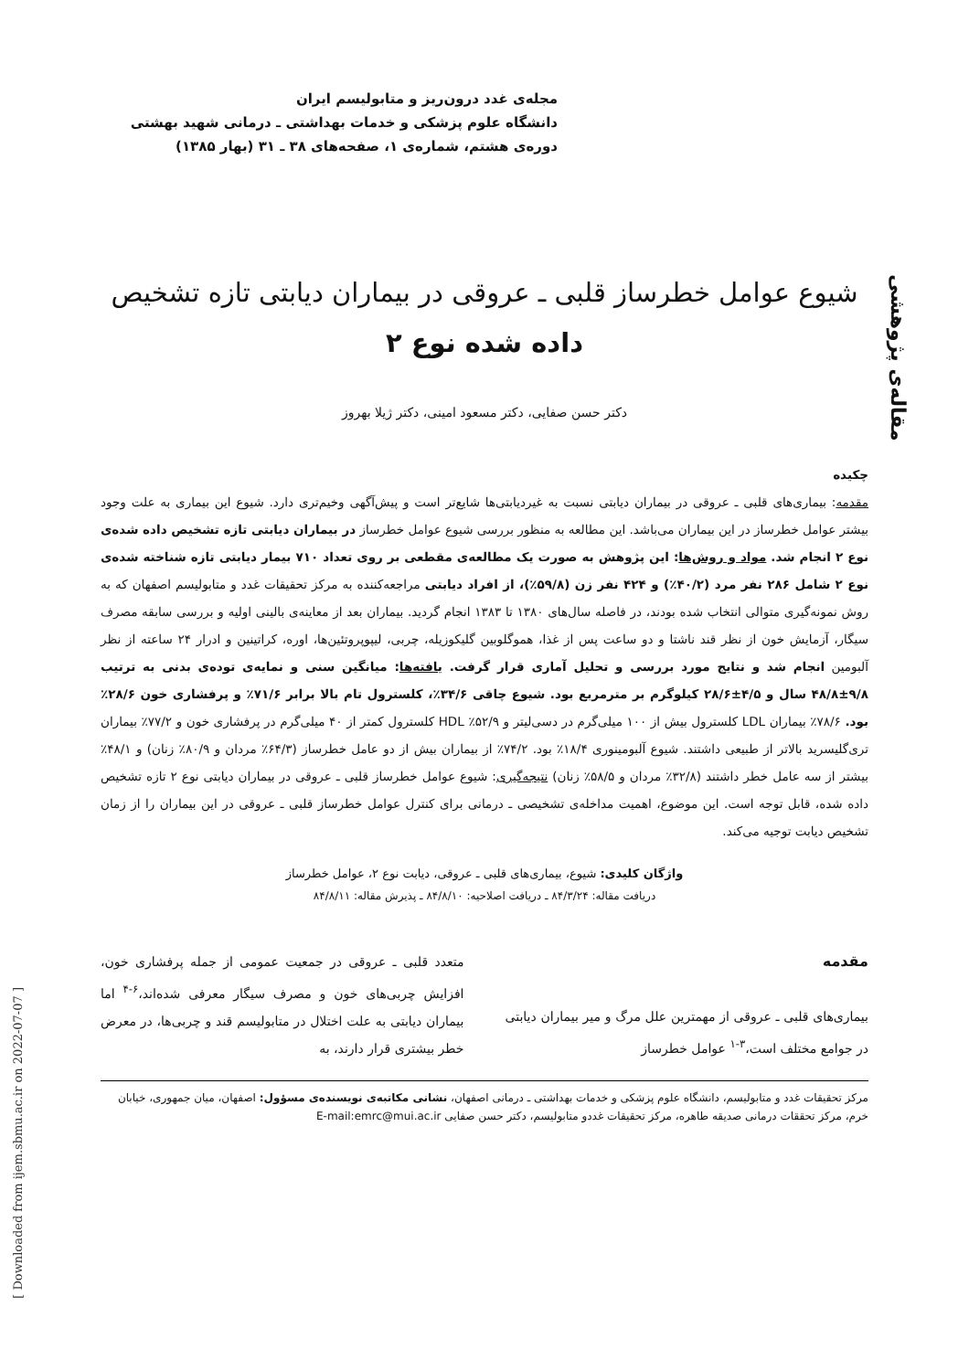مجله‌ی غدد درون‌ریز و متابولیسم ایران
دانشگاه علوم پزشکی و خدمات بهداشتی ـ درمانی شهید بهشتی
دوره‌ی هشتم، شماره‌ی ۱، صفحه‌های ۳۸ ـ ۳۱ (بهار ۱۳۸۵)
مقاله‌ی پژوهشی
شیوع عوامل خطرساز قلبی ـ عروقی در بیماران دیابتی تازه تشخیص
داده شده نوع ۲
دکتر حسن صفایی، دکتر مسعود امینی، دکتر ژیلا بهروز
چکیده
مقدمه: بیماری‌های قلبی ـ عروقی در بیماران دیابتی نسبت به غیردیابتی‌ها شایع‌تر است و پیش‌آگهی وخیم‌تری دارد. شیوع این بیماری به علت وجود بیشتر عوامل خطرساز در این بیماران می‌باشد. این مطالعه به منظور بررسی شیوع عوامل خطرساز در بیماران دیابتی تازه تشخیص داده شده‌ی نوع ۲ انجام شد. مواد و روش‌ها: این پژوهش به صورت یک مطالعه‌ی مقطعی بر روی تعداد ۷۱۰ بیمار دیابتی تازه شناخته شده‌ی نوع ۲ شامل ۲۸۶ نفر مرد (۴۰/۲٪) و ۴۲۴ نفر زن (۵۹/۸٪)، از افراد دیابتی مراجعه‌کننده به مرکز تحقیقات غدد و متابولیسم اصفهان که به روش نمونه‌گیری متوالی انتخاب شده بودند، در فاصله سال‌های ۱۳۸۰ تا ۱۳۸۳ انجام گردید. بیماران بعد از معاینه‌ی بالینی اولیه و بررسی سابقه مصرف سیگار، آزمایش خون از نظر قند ناشتا و دو ساعت پس از غذا، هموگلوبین گلیکوزیله، چربی، لیپوپروتئین‌ها، اوره، کراتینین و ادرار ۲۴ ساعته از نظر آلبومین انجام شد و نتایج مورد بررسی و تحلیل آماری قرار گرفت. یافته‌ها: میانگین سنی و نمایه‌ی توده‌ی بدنی به ترتیب ۹/۸±۴۸/۸ سال و ۴/۵±۲۸/۶ کیلوگرم بر مترمربع بود. شیوع چاقی ۳۴/۶٪، کلسترول تام بالا برابر ۷۱/۶٪ و پرفشاری خون ۲۸/۶٪ بود. ۷۸/۶٪ بیماران LDL کلسترول بیش از ۱۰۰ میلی‌گرم در دسی‌لیتر و ۵۲/۹٪ HDL کلسترول کمتر از ۴۰ میلی‌گرم در پرفشاری خون و ۷۷/۲٪ بیماران تری‌گلیسرید بالاتر از طبیعی داشتند. شیوع آلبومینوری ۱۸/۴٪ بود. ۷۴/۲٪ از بیماران بیش از دو عامل خطرساز (۶۴/۳٪ مردان و ۸۰/۹٪ زنان) و ۴۸/۱٪ بیشتر از سه عامل خطر داشتند (۳۲/۸٪ مردان و ۵۸/۵٪ زنان) نتیجه‌گیری: شیوع عوامل خطرساز قلبی ـ عروقی در بیماران دیابتی نوع ۲ تازه تشخیص داده شده، قابل توجه است. این موضوع، اهمیت مداخله‌ی تشخیصی ـ درمانی برای کنترل عوامل خطرساز قلبی ـ عروقی در این بیماران را از زمان تشخیص دیابت توجیه می‌کند.
واژگان کلیدی: شیوع، بیماری‌های قلبی ـ عروقی، دیابت نوع ۲، عوامل خطرساز
دریافت مقاله: ۸۴/۳/۲۴ ـ دریافت اصلاحیه: ۸۴/۸/۱۰ ـ پذیرش مقاله: ۸۴/۸/۱۱
مقدمه
بیماری‌های قلبی ـ عروقی از مهمترین علل مرگ و میر بیماران دیابتی در جوامع مختلف است،<sup>۳-۱</sup> عوامل خطرساز
متعدد قلبی ـ عروقی در جمعیت عمومی از جمله پرفشاری خون، افزایش چربی‌های خون و مصرف سیگار معرفی شده‌اند،<sup>۶-۴</sup> اما بیماران دیابتی به علت اختلال در متابولیسم قند و چربی‌ها، در معرض خطر بیشتری قرار دارند، به
مرکز تحقیقات غدد و متابولیسم، دانشگاه علوم پزشکی و خدمات بهداشتی ـ درمانی اصفهان، نشانی مکاتبه‌ی نویسنده‌ی مسؤول: اصفهان، میان جمهوری، خیابان خرم، مرکز تحققات درمانی صدیقه طاهره، مرکز تحقیقات غددو متابولیسم، دکتر حسن صفایی E-mail:emrc@mui.ac.ir
[ Downloaded from ijem.sbmu.ac.ir on 2022-07-07 ]